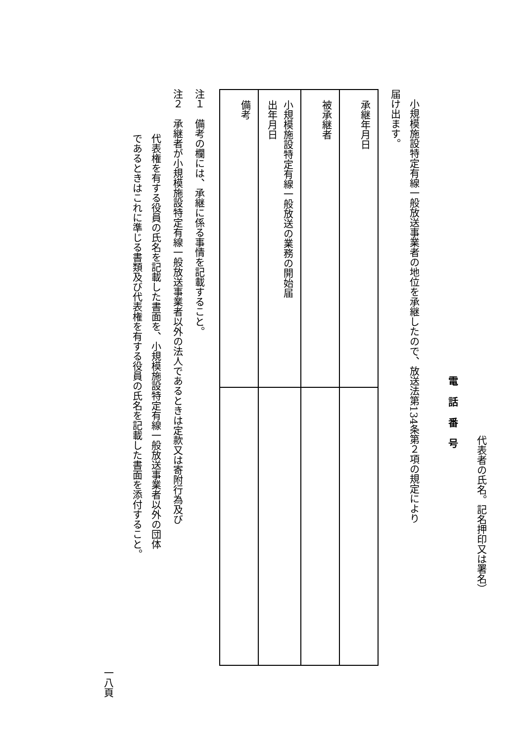代表者の氏名。記名押印又は署名）
電話番号
　小規模施設特定有線一般放送事業者の地位を承継したので、放送法第134条第２項の規定により
届け出ます。
| 承継年月日 | |
| 被承継者 | |
| 小規模施設特定有線一般放送の業務の開始届 出年月日 | |
| 備考 | |
注１　備考の欄には、承継に係る事情を記載すること。
注２　承継者が小規模施設特定有線一般放送事業者以外の法人であるときは定款又は寄附行為及び
代表権を有する役員の氏名を記載した書面を、小規模施設特定有線一般放送事業者以外の団体
であるときはこれに準じる書類及び代表権を有する役員の氏名を記載した書面を添付すること。
一八頁